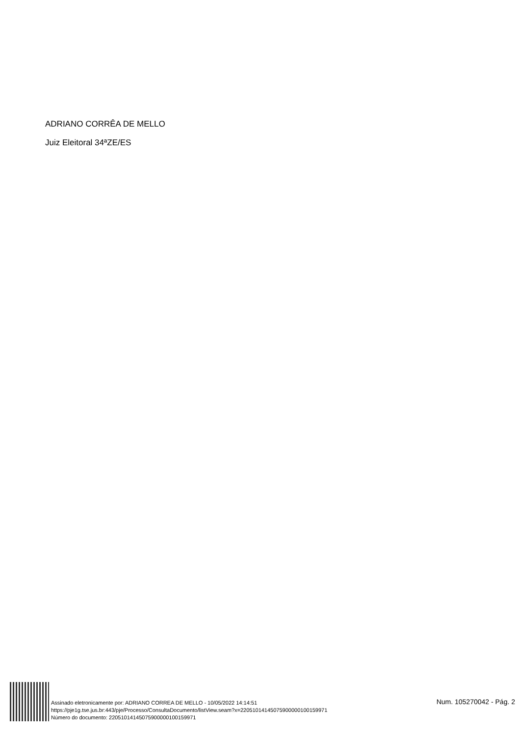ADRIANO CORRÊA DE MELLO
Juiz Eleitoral 34ªZE/ES
Assinado eletronicamente por: ADRIANO CORREA DE MELLO - 10/05/2022 14:14:51
https://pje1g.tse.jus.br:443/pje/Processo/ConsultaDocumento/listView.seam?x=22051014145075900000100159971
Número do documento: 22051014145075900000100159971
Num. 105270042 - Pág. 2